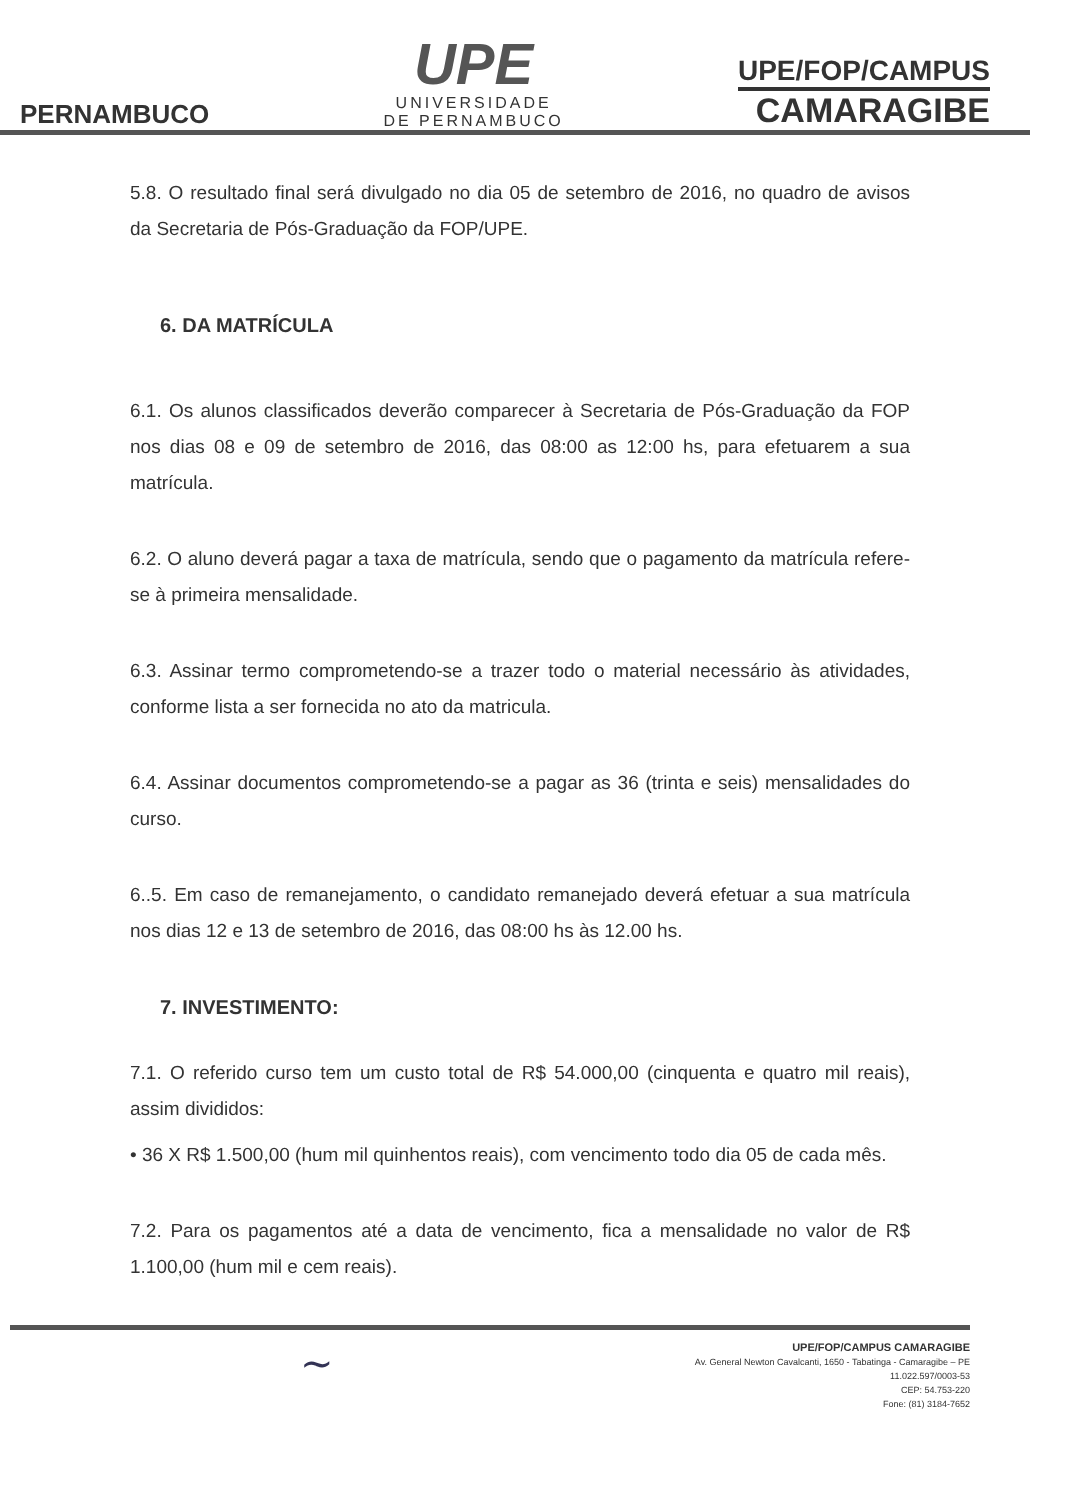PERNAMBUCO
UPE
UNIVERSIDADE
DE PERNAMBUCO
UPE/FOP/CAMPUS
CAMARAGIBE
5.8. O resultado final será divulgado no dia 05 de setembro de 2016, no quadro de avisos da Secretaria de Pós-Graduação da FOP/UPE.
6. DA MATRÍCULA
6.1. Os alunos classificados deverão comparecer à Secretaria de Pós-Graduação da FOP nos dias 08 e 09 de setembro de 2016, das 08:00 as 12:00 hs, para efetuarem a sua matrícula.
6.2. O aluno deverá pagar a taxa de matrícula, sendo que o pagamento da matrícula refere-se à primeira mensalidade.
6.3. Assinar termo comprometendo-se a trazer todo o material necessário às atividades, conforme lista a ser fornecida no ato da matricula.
6.4. Assinar documentos comprometendo-se a pagar as 36 (trinta e seis) mensalidades do curso.
6..5. Em caso de remanejamento, o candidato remanejado deverá efetuar a sua matrícula nos dias 12 e 13 de setembro de 2016, das 08:00 hs às 12.00 hs.
7. INVESTIMENTO:
7.1. O referido curso tem um custo total de R$ 54.000,00 (cinquenta e quatro mil reais), assim divididos:
• 36 X R$ 1.500,00 (hum mil quinhentos reais), com vencimento todo dia 05 de cada mês.
7.2. Para os pagamentos até a data de vencimento, fica a mensalidade no valor de R$ 1.100,00 (hum mil e cem reais).
~
UPE/FOP/CAMPUS CAMARAGIBE
Av. General Newton Cavalcanti, 1650 - Tabatinga - Camaragibe – PE
11.022.597/0003-53
CEP: 54.753-220
Fone: (81) 3184-7652